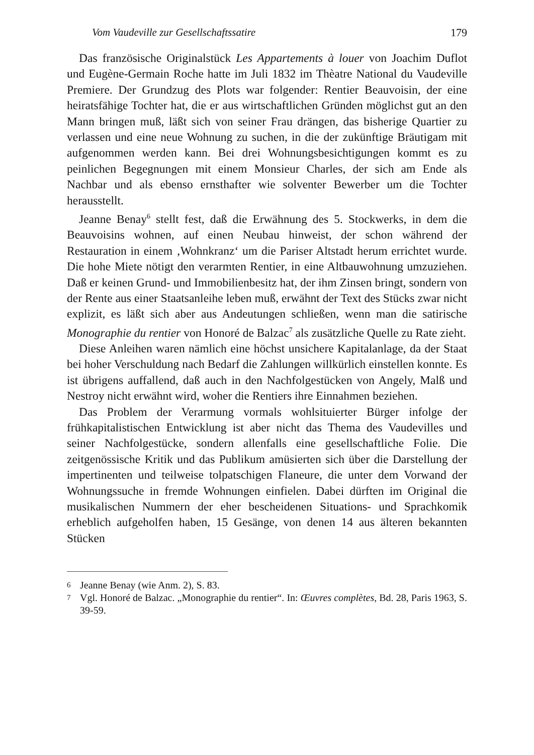Vom Vaudeville zur Gesellschaftssatire 179
Das französische Originalstück Les Appartements à louer von Joachim Duflot und Eugène-Germain Roche hatte im Juli 1832 im Thèatre National du Vaudeville Premiere. Der Grundzug des Plots war folgender: Rentier Beauvoisin, der eine heiratsfähige Tochter hat, die er aus wirtschaftlichen Gründen möglichst gut an den Mann bringen muß, läßt sich von seiner Frau drängen, das bisherige Quartier zu verlassen und eine neue Wohnung zu suchen, in die der zukünftige Bräutigam mit aufgenommen werden kann. Bei drei Wohnungsbesichtigungen kommt es zu peinlichen Begegnungen mit einem Monsieur Charles, der sich am Ende als Nachbar und als ebenso ernsthafter wie solventer Bewerber um die Tochter herausstellt.
Jeanne Benay<sup>6</sup> stellt fest, daß die Erwähnung des 5. Stockwerks, in dem die Beauvoisins wohnen, auf einen Neubau hinweist, der schon während der Restauration in einem ‚Wohnkranz‘ um die Pariser Altstadt herum errichtet wurde. Die hohe Miete nötigt den verarmten Rentier, in eine Altbauwohnung umzuziehen. Daß er keinen Grund- und Immobilienbesitz hat, der ihm Zinsen bringt, sondern von der Rente aus einer Staatsanleihe leben muß, erwähnt der Text des Stücks zwar nicht explizit, es läßt sich aber aus Andeutungen schließen, wenn man die satirische Monographie du rentier von Honoré de Balzac<sup>7</sup> als zusätzliche Quelle zu Rate zieht.
Diese Anleihen waren nämlich eine höchst unsichere Kapitalanlage, da der Staat bei hoher Verschuldung nach Bedarf die Zahlungen willkürlich einstellen konnte. Es ist übrigens auffallend, daß auch in den Nachfolgestücken von Angely, Malß und Nestroy nicht erwähnt wird, woher die Rentiers ihre Einnahmen beziehen.
Das Problem der Verarmung vormals wohlsituierter Bürger infolge der frühkapitalistischen Entwicklung ist aber nicht das Thema des Vaudevilles und seiner Nachfolgestücke, sondern allenfalls eine gesellschaftliche Folie. Die zeitgenössische Kritik und das Publikum amüsierten sich über die Darstellung der impertinenten und teilweise tolpatschigen Flaneure, die unter dem Vorwand der Wohnungssuche in fremde Wohnungen einfielen. Dabei dürften im Original die musikalischen Nummern der eher bescheidenen Situations- und Sprachkomik erheblich aufgeholfen haben, 15 Gesänge, von denen 14 aus älteren bekannten Stücken
6 Jeanne Benay (wie Anm. 2), S. 83.
7 Vgl. Honoré de Balzac. „Monographie du rentier“. In: Œuvres complètes, Bd. 28, Paris 1963, S. 39-59.